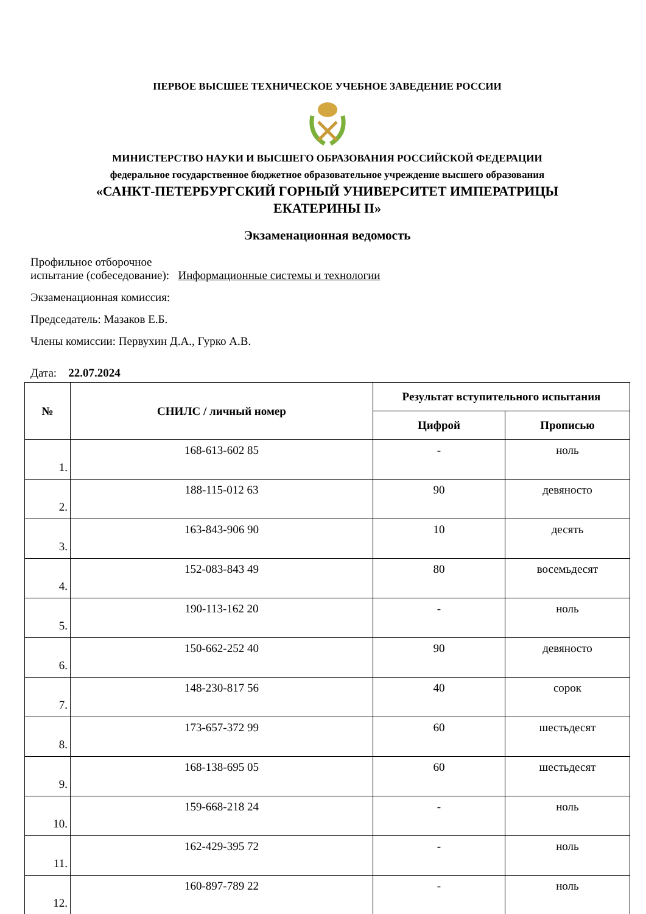ПЕРВОЕ ВЫСШЕЕ ТЕХНИЧЕСКОЕ УЧЕБНОЕ ЗАВЕДЕНИЕ РОССИИ
МИНИСТЕРСТВО НАУКИ И ВЫСШЕГО ОБРАЗОВАНИЯ РОССИЙСКОЙ ФЕДЕРАЦИИ
федеральное государственное бюджетное образовательное учреждение высшего образования
«САНКТ-ПЕТЕРБУРГСКИЙ ГОРНЫЙ УНИВЕРСИТЕТ ИМПЕРАТРИЦЫ
ЕКАТЕРИНЫ II»
Экзаменационная ведомость
Профильное отборочное
испытание (собеседование): Информационные системы и технологии
Экзаменационная комиссия:
Председатель: Мазаков Е.Б.
Члены комиссии: Первухин Д.А., Гурко А.В.
Дата: 22.07.2024
| № | СНИЛС / личный номер | Результат вступительного испытания | |
| --- | --- | --- | --- |
| | | Цифрой | Прописью |
| 1. | 168-613-602 85 | - | ноль |
| 2. | 188-115-012 63 | 90 | девяносто |
| 3. | 163-843-906 90 | 10 | десять |
| 4. | 152-083-843 49 | 80 | восемьдесят |
| 5. | 190-113-162 20 | - | ноль |
| 6. | 150-662-252 40 | 90 | девяносто |
| 7. | 148-230-817 56 | 40 | сорок |
| 8. | 173-657-372 99 | 60 | шестьдесят |
| 9. | 168-138-695 05 | 60 | шестьдесят |
| 10. | 159-668-218 24 | - | ноль |
| 11. | 162-429-395 72 | - | ноль |
| 12. | 160-897-789 22 | - | ноль |